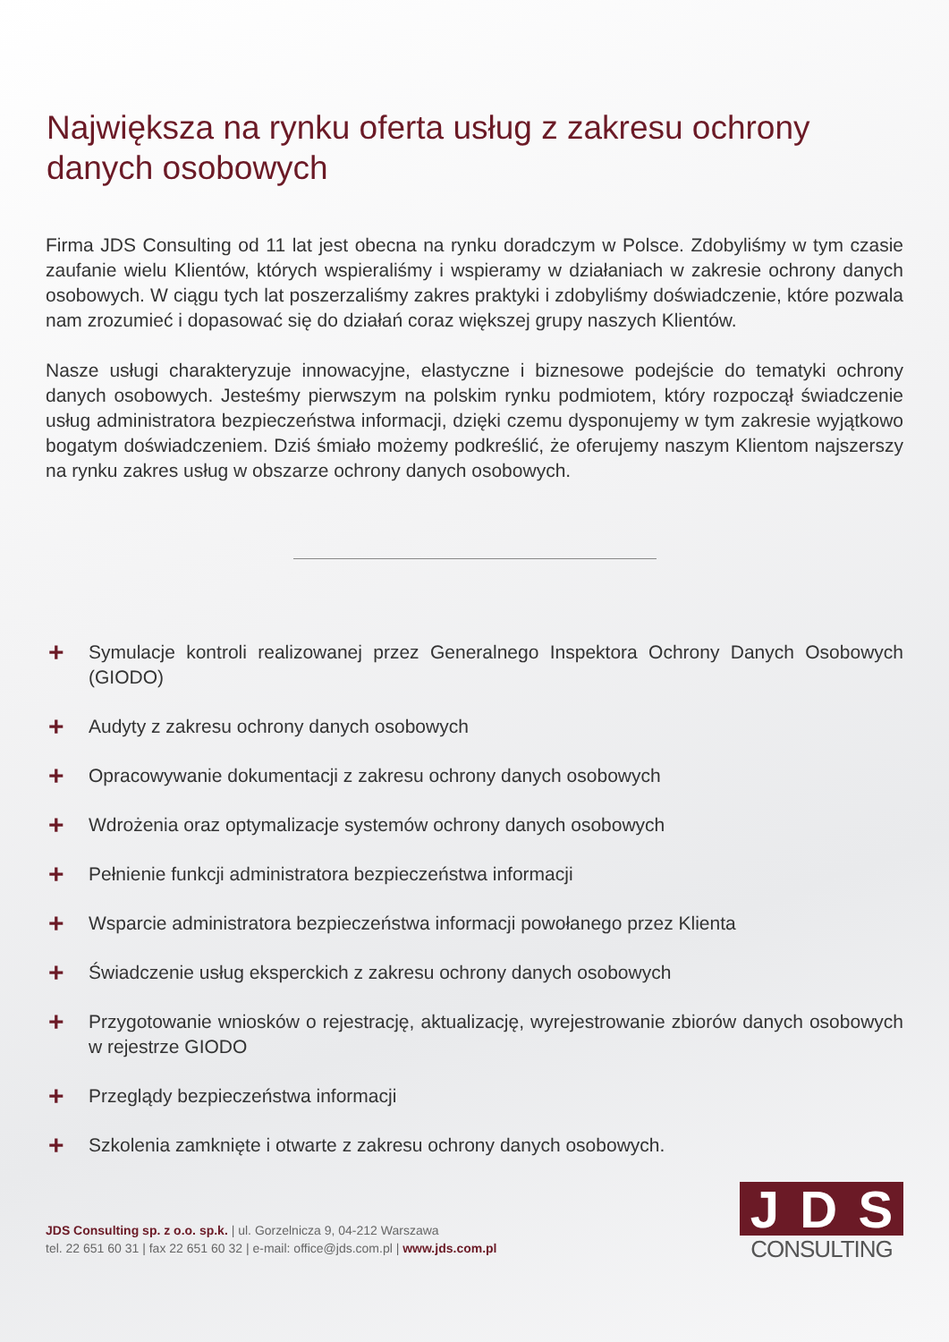Największa na rynku oferta usług z zakresu ochrony danych osobowych
Firma JDS Consulting od 11 lat jest obecna na rynku doradczym w Polsce. Zdobyliśmy w tym czasie zaufanie wielu Klientów, których wspieraliśmy i wspieramy w działaniach w zakresie ochrony danych osobowych. W ciągu tych lat poszerzaliśmy zakres praktyki i zdobyliśmy doświadczenie, które pozwala nam zrozumieć i dopasować się do działań coraz większej grupy naszych Klientów.
Nasze usługi charakteryzuje innowacyjne, elastyczne i biznesowe podejście do tematyki ochrony danych osobowych. Jesteśmy pierwszym na polskim rynku podmiotem, który rozpoczął świadczenie usług administratora bezpieczeństwa informacji, dzięki czemu dysponujemy w tym zakresie wyjątkowo bogatym doświadczeniem. Dziś śmiało możemy podkreślić, że oferujemy naszym Klientom najszerszy na rynku zakres usług w obszarze ochrony danych osobowych.
+ Symulacje kontroli realizowanej przez Generalnego Inspektora Ochrony Danych Osobowych (GIODO)
+ Audyty z zakresu ochrony danych osobowych
+ Opracowywanie dokumentacji z zakresu ochrony danych osobowych
+ Wdrożenia oraz optymalizacje systemów ochrony danych osobowych
+ Pełnienie funkcji administratora bezpieczeństwa informacji
+ Wsparcie administratora bezpieczeństwa informacji powołanego przez Klienta
+ Świadczenie usług eksperckich z zakresu ochrony danych osobowych
+ Przygotowanie wniosków o rejestrację, aktualizację, wyrejestrowanie zbiorów danych osobowych w rejestrze GIODO
+ Przeglądy bezpieczeństwa informacji
+ Szkolenia zamknięte i otwarte z zakresu ochrony danych osobowych.
JDS Consulting sp. z o.o. sp.k. | ul. Gorzelnicza 9, 04-212 Warszawa
tel. 22 651 60 31 | fax 22 651 60 32 | e-mail: office@jds.com.pl | www.jds.com.pl
J D S
CONSULTING